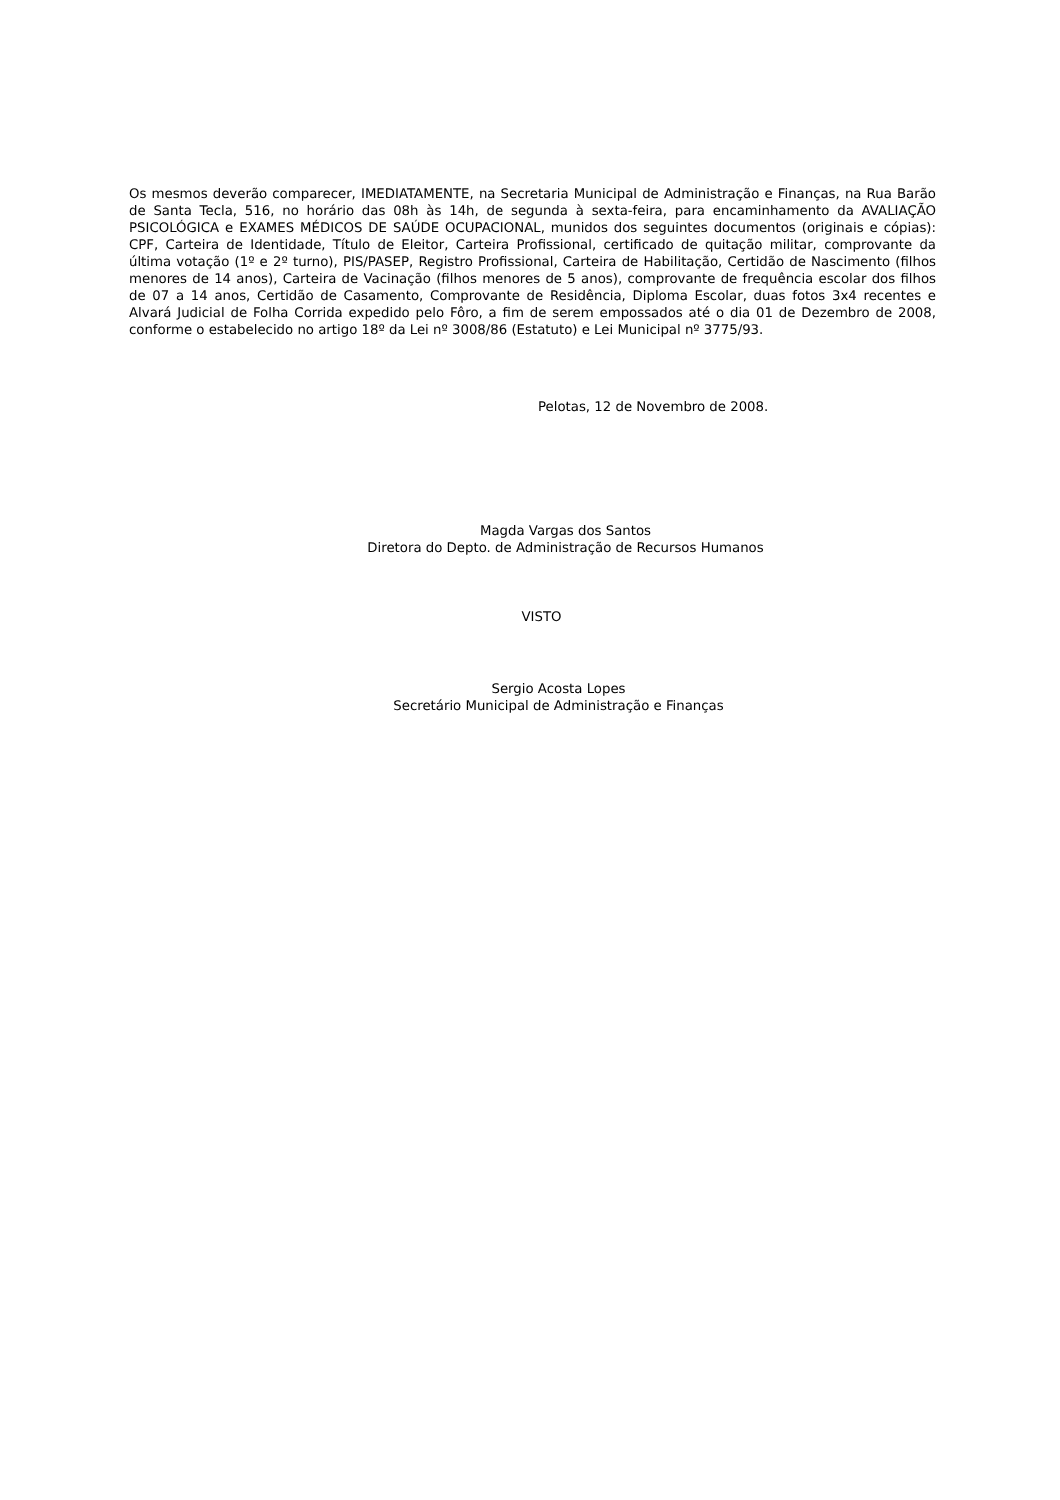Os mesmos deverão comparecer, IMEDIATAMENTE, na Secretaria Municipal de Administração e Finanças, na Rua Barão de Santa Tecla, 516, no horário das 08h às 14h, de segunda à sexta-feira, para encaminhamento da AVALIAÇÃO PSICOLÓGICA e EXAMES MÉDICOS DE SAÚDE OCUPACIONAL, munidos dos seguintes documentos (originais e cópias): CPF, Carteira de Identidade, Título de Eleitor, Carteira Profissional, certificado de quitação militar, comprovante da última votação (1º e 2º turno), PIS/PASEP, Registro Profissional, Carteira de Habilitação, Certidão de Nascimento (filhos menores de 14 anos), Carteira de Vacinação (filhos menores de 5 anos), comprovante de frequência escolar dos filhos de 07 a 14 anos, Certidão de Casamento, Comprovante de Residência, Diploma Escolar, duas fotos 3x4 recentes e Alvará Judicial de Folha Corrida expedido pelo Fôro, a fim de serem empossados até o dia 01 de Dezembro de 2008, conforme o estabelecido no artigo 18º da Lei nº 3008/86 (Estatuto) e Lei Municipal nº 3775/93.
Pelotas, 12 de Novembro de 2008.
Magda Vargas dos Santos
Diretora do Depto. de Administração de Recursos Humanos
VISTO
Sergio Acosta Lopes
Secretário Municipal de Administração e Finanças